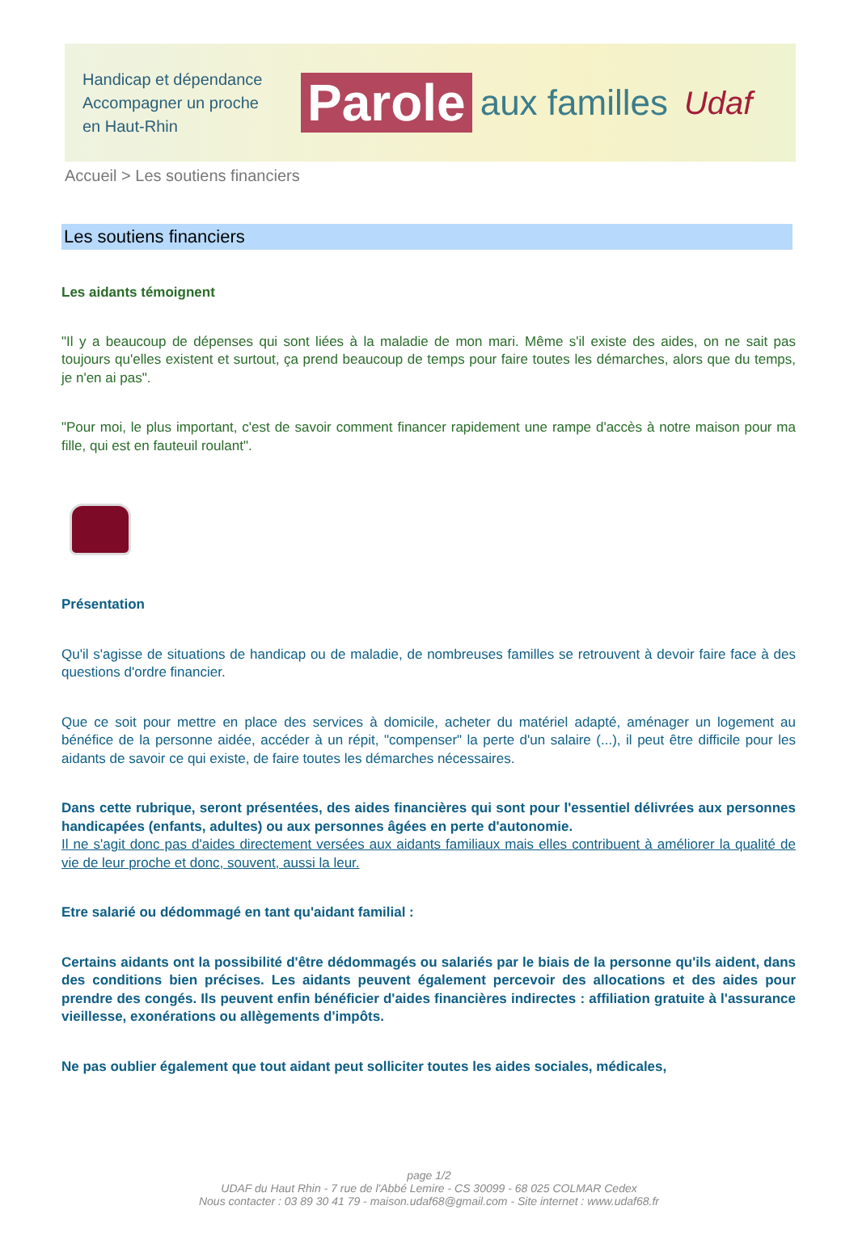Handicap et dépendance
Accompagner un proche
en Haut-Rhin
Parole aux familles Udaf
Accueil > Les soutiens financiers
Les soutiens financiers
Les aidants témoignent
"Il y a beaucoup de dépenses qui sont liées à la maladie de mon mari. Même s'il existe des aides, on ne sait pas toujours qu'elles existent et surtout, ça prend beaucoup de temps pour faire toutes les démarches, alors que du temps, je n'en ai pas".
"Pour moi, le plus important, c'est de savoir comment financer rapidement une rampe d'accès à notre maison pour ma fille, qui est en fauteuil roulant".
Présentation
Qu'il s'agisse de situations de handicap ou de maladie, de nombreuses familles se retrouvent à devoir faire face à des questions d'ordre financier.
Que ce soit pour mettre en place des services à domicile, acheter du matériel adapté, aménager un logement au bénéfice de la personne aidée, accéder à un répit, "compenser" la perte d'un salaire (...), il peut être difficile pour les aidants de savoir ce qui existe, de faire toutes les démarches nécessaires.
Dans cette rubrique, seront présentées, des aides financières qui sont pour l'essentiel délivrées aux personnes handicapées (enfants, adultes) ou aux personnes âgées en perte d'autonomie.
Il ne s'agit donc pas d'aides directement versées aux aidants familiaux mais elles contribuent à améliorer la qualité de vie de leur proche et donc, souvent, aussi la leur.
Etre salarié ou dédommagé en tant qu'aidant familial :
Certains aidants ont la possibilité d'être dédommagés ou salariés par le biais de la personne qu'ils aident, dans des conditions bien précises. Les aidants peuvent également percevoir des allocations et des aides pour prendre des congés. Ils peuvent enfin bénéficier d'aides financières indirectes : affiliation gratuite à l'assurance vieillesse, exonérations ou allègements d'impôts.
Ne pas oublier également que tout aidant peut solliciter toutes les aides sociales, médicales,
page 1/2
UDAF du Haut Rhin - 7 rue de l'Abbé Lemire - CS 30099 - 68 025 COLMAR Cedex
Nous contacter : 03 89 30 41 79 - maison.udaf68@gmail.com - Site internet : www.udaf68.fr